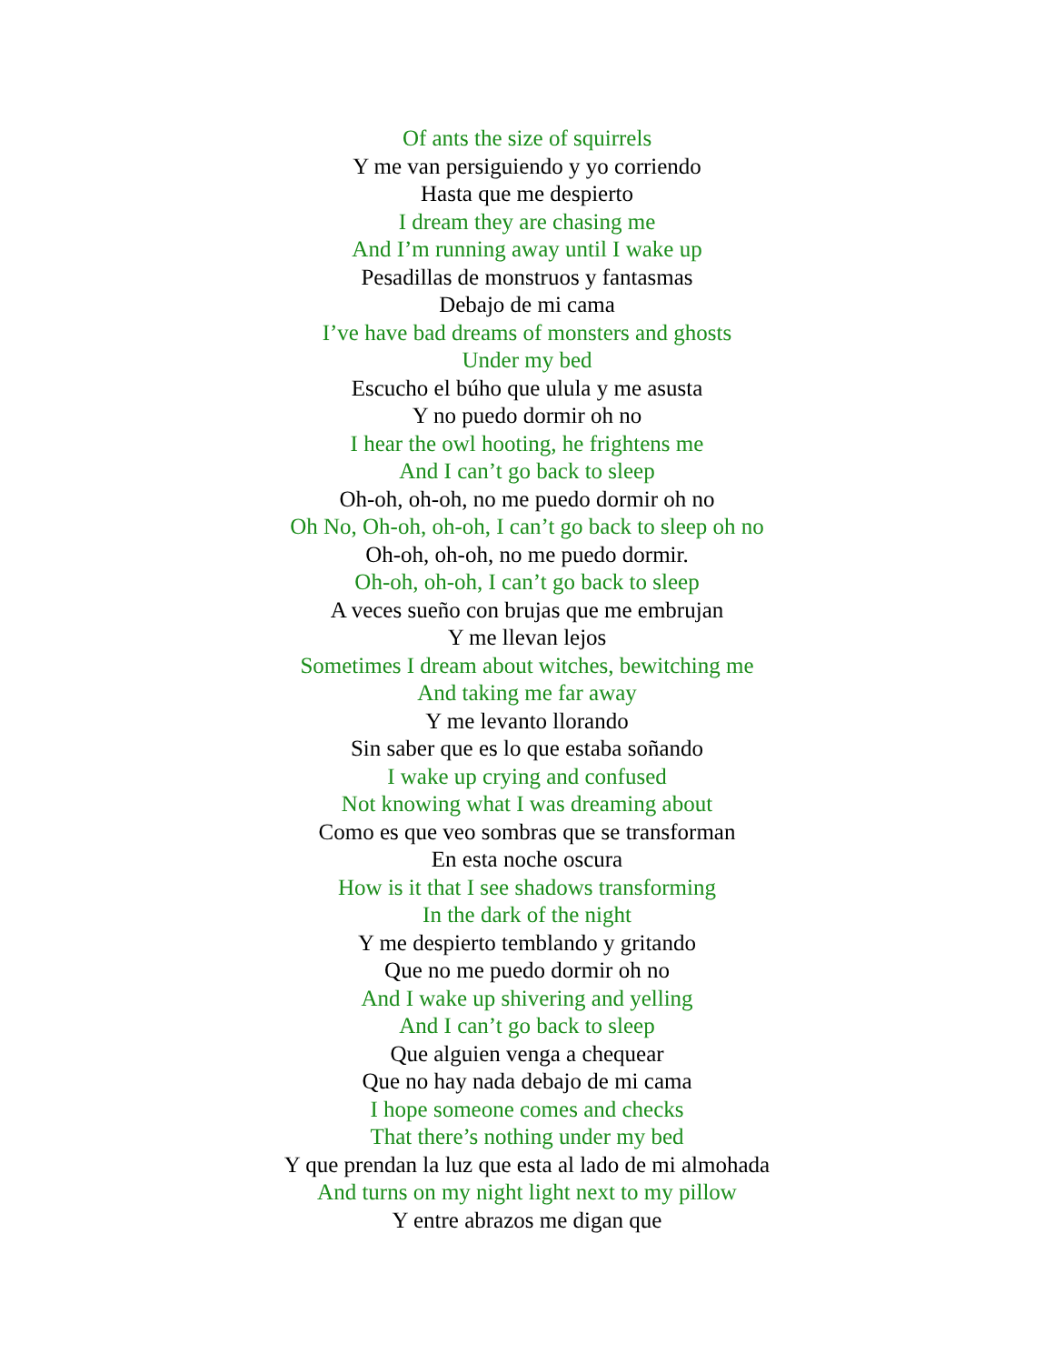Of ants the size of squirrels
Y me van persiguiendo y yo corriendo
Hasta que me despierto
I dream they are chasing me
And I’m running away until I wake up
Pesadillas de monstruos y fantasmas
Debajo de mi cama
I’ve have bad dreams of monsters and ghosts
Under my bed
Escucho el búho que ulula y me asusta
Y no puedo dormir oh no
I hear the owl hooting, he frightens me
And I can’t go back to sleep
Oh-oh, oh-oh, no me puedo dormir oh no
Oh No, Oh-oh, oh-oh, I can’t go back to sleep oh no
Oh-oh, oh-oh, no me puedo dormir.
Oh-oh, oh-oh, I can’t go back to sleep
A veces sueño con brujas que me embrujan
Y me llevan lejos
Sometimes I dream about witches, bewitching me
And taking me far away
Y me levanto llorando
Sin saber que es lo que estaba soñando
I wake up crying and confused
Not knowing what I was dreaming about
Como es que veo sombras que se transforman
En esta noche oscura
How is it that I see shadows transforming
In the dark of the night
Y me despierto temblando y gritando
Que no me puedo dormir oh no
And I wake up shivering and yelling
And I can’t go back to sleep
Que alguien venga a chequear
Que no hay nada debajo de mi cama
I hope someone comes and checks
That there’s nothing under my bed
Y que prendan la luz que esta al lado de mi almohada
And turns on my night light next to my pillow
Y entre abrazos me digan que